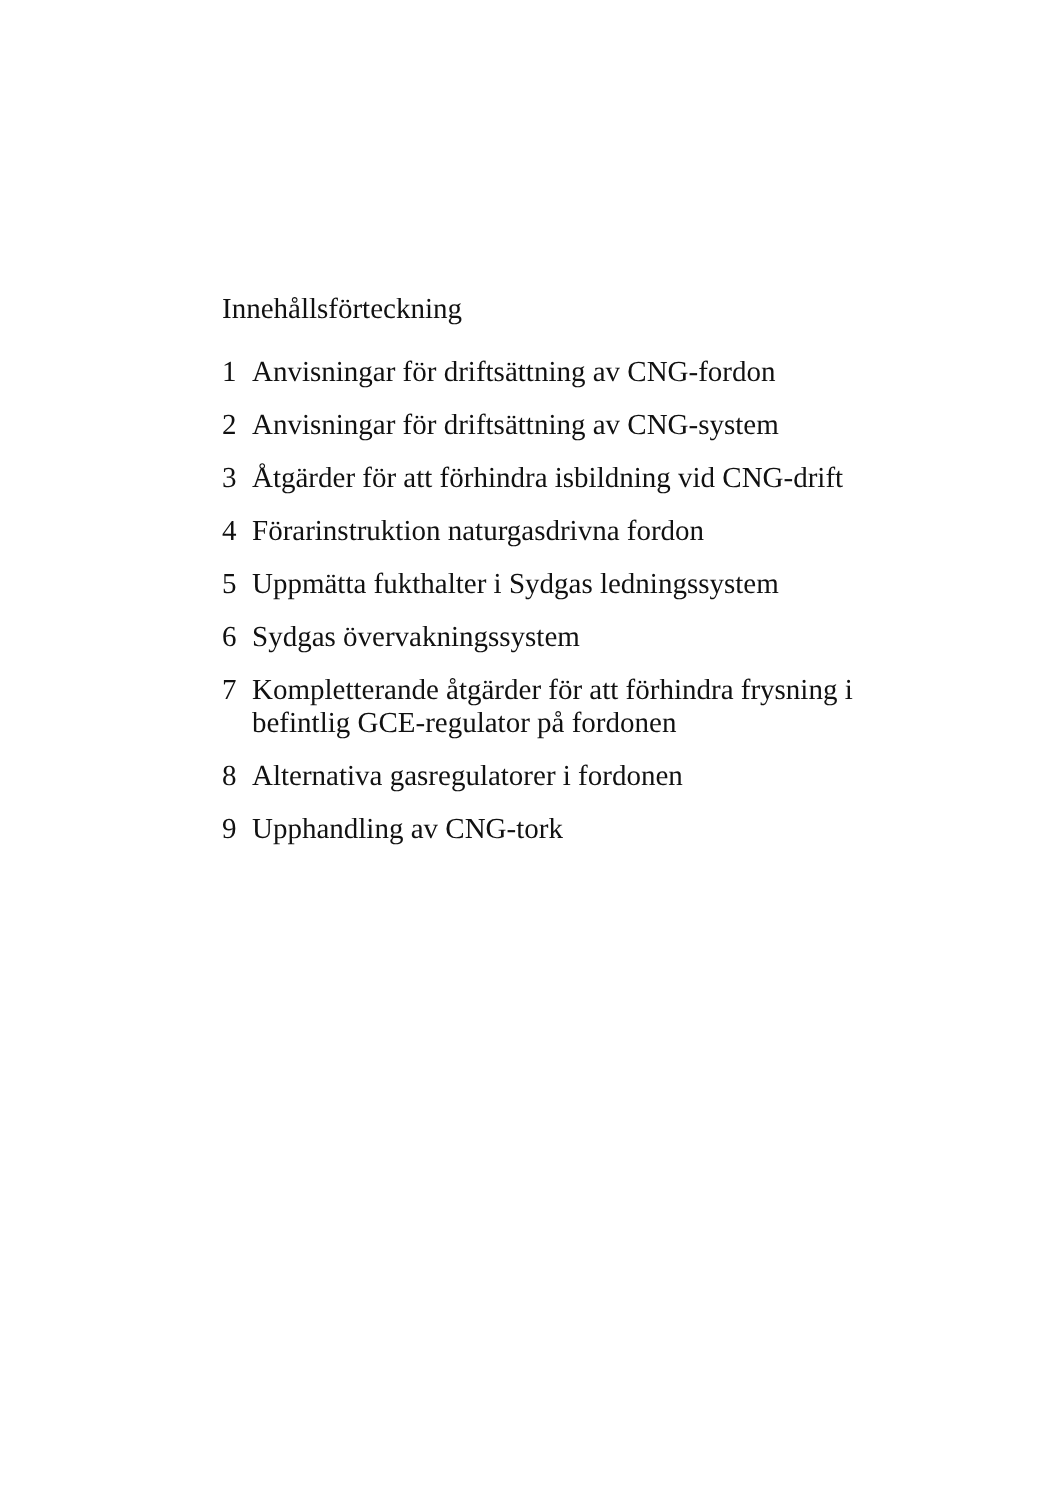Innehållsförteckning
1 Anvisningar för driftsättning av CNG-fordon
2 Anvisningar för driftsättning av CNG-system
3 Åtgärder för att förhindra isbildning vid CNG-drift
4 Förarinstruktion naturgasdrivna fordon
5 Uppmätta fukthalter i Sydgas ledningssystem
6 Sydgas övervakningssystem
7 Kompletterande åtgärder för att förhindra frysning i befintlig GCE-regulator på fordonen
8 Alternativa gasregulatorer i fordonen
9 Upphandling av CNG-tork